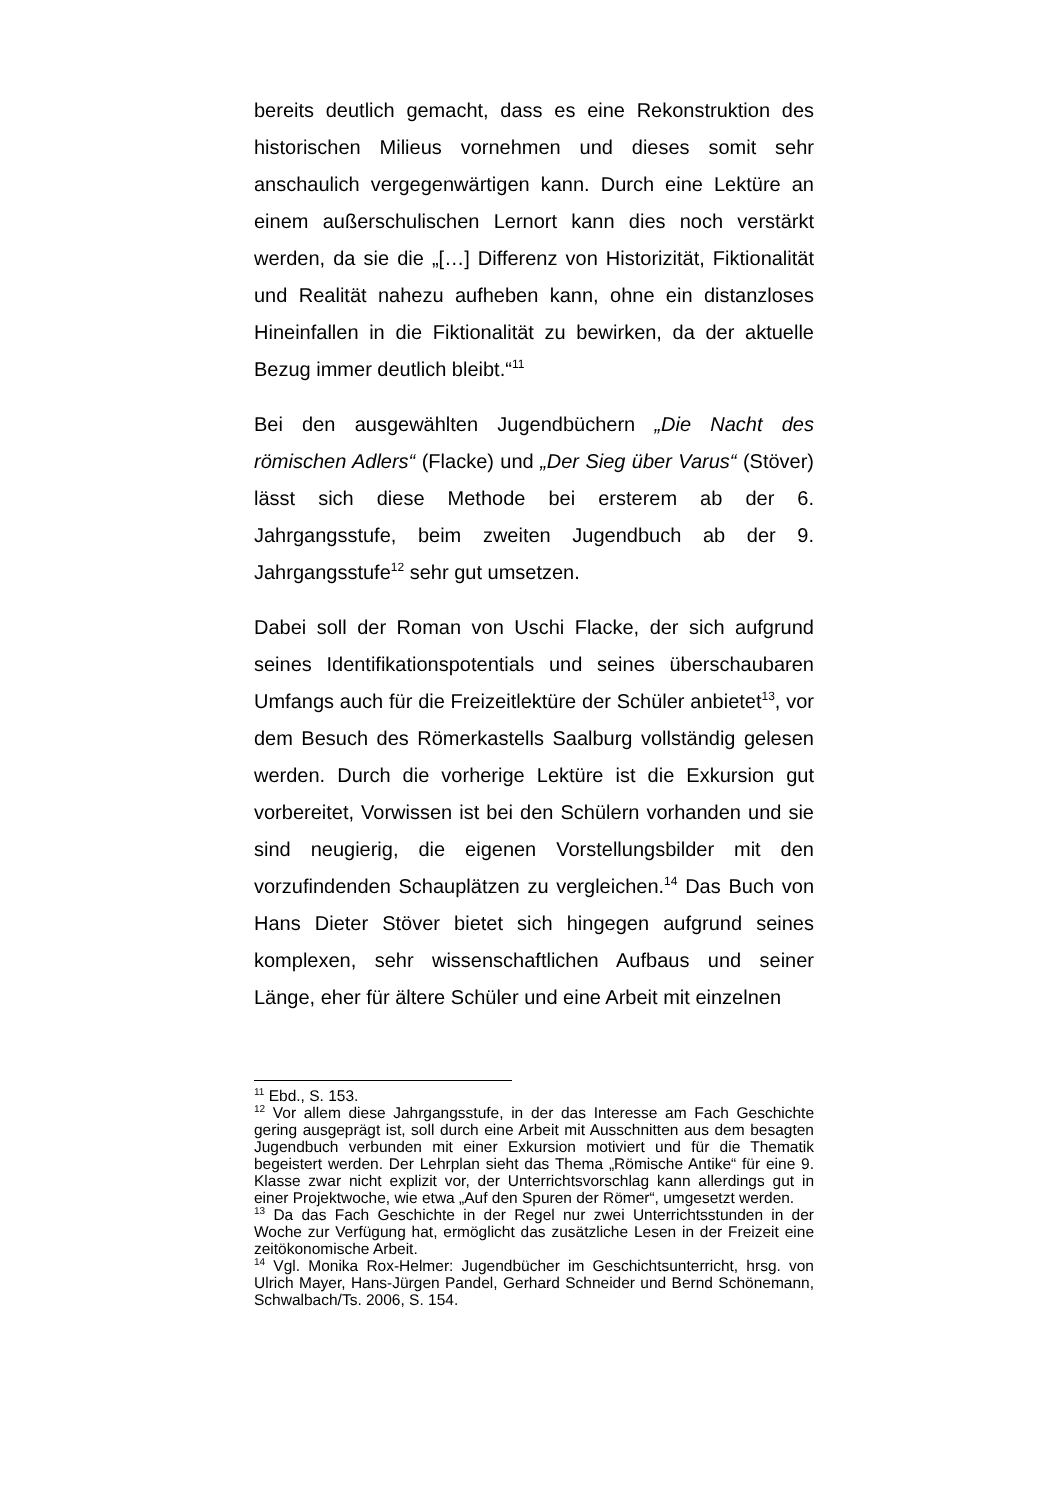bereits deutlich gemacht, dass es eine Rekonstruktion des historischen Milieus vornehmen und dieses somit sehr anschaulich vergegenwärtigen kann. Durch eine Lektüre an einem außerschulischen Lernort kann dies noch verstärkt werden, da sie die „[…] Differenz von Historizität, Fiktionalität und Realität nahezu aufheben kann, ohne ein distanzloses Hineinfallen in die Fiktionalität zu bewirken, da der aktuelle Bezug immer deutlich bleibt.“<sup>11</sup>
Bei den ausgewählten Jugendbüchern „Die Nacht des römischen Adlers“ (Flacke) und „Der Sieg über Varus“ (Stöver) lässt sich diese Methode bei ersterem ab der 6. Jahrgangsstufe, beim zweiten Jugendbuch ab der 9. Jahrgangsstufe<sup>12</sup> sehr gut umsetzen.
Dabei soll der Roman von Uschi Flacke, der sich aufgrund seines Identifikationspotentials und seines überschaubaren Umfangs auch für die Freizeitlektüre der Schüler anbietet<sup>13</sup>, vor dem Besuch des Römerkastells Saalburg vollständig gelesen werden. Durch die vorherige Lektüre ist die Exkursion gut vorbereitet, Vorwissen ist bei den Schülern vorhanden und sie sind neugierig, die eigenen Vorstellungsbilder mit den vorzufindenden Schauplätzen zu vergleichen.<sup>14</sup> Das Buch von Hans Dieter Stöver bietet sich hingegen aufgrund seines komplexen, sehr wissenschaftlichen Aufbaus und seiner Länge, eher für ältere Schüler und eine Arbeit mit einzelnen
<sup>11</sup> Ebd., S. 153.
<sup>12</sup> Vor allem diese Jahrgangsstufe, in der das Interesse am Fach Geschichte gering ausgeprägt ist, soll durch eine Arbeit mit Ausschnitten aus dem besagten Jugendbuch verbunden mit einer Exkursion motiviert und für die Thematik begeistert werden. Der Lehrplan sieht das Thema „Römische Antike“ für eine 9. Klasse zwar nicht explizit vor, der Unterrichtsvorschlag kann allerdings gut in einer Projektwoche, wie etwa „Auf den Spuren der Römer“, umgesetzt werden.
<sup>13</sup> Da das Fach Geschichte in der Regel nur zwei Unterrichtsstunden in der Woche zur Verfügung hat, ermöglicht das zusätzliche Lesen in der Freizeit eine zeitökonomische Arbeit.
<sup>14</sup> Vgl. Monika Rox-Helmer: Jugendbücher im Geschichtsunterricht, hrsg. von Ulrich Mayer, Hans-Jürgen Pandel, Gerhard Schneider und Bernd Schönemann, Schwalbach/Ts. 2006, S. 154.